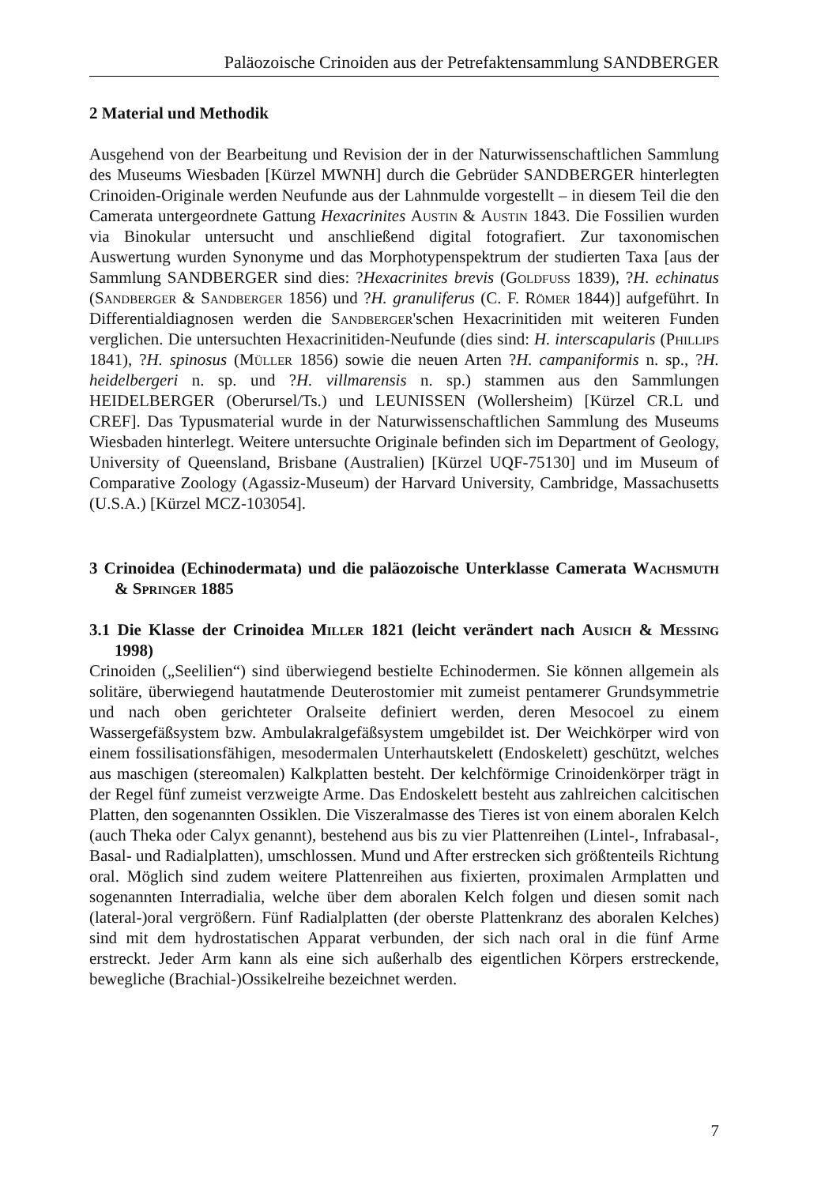Paläozoische Crinoiden aus der Petrefaktensammlung SANDBERGER
2 Material und Methodik
Ausgehend von der Bearbeitung und Revision der in der Naturwissenschaftlichen Sammlung des Museums Wiesbaden [Kürzel MWNH] durch die Gebrüder SANDBERGER hinterlegten Crinoiden-Originale werden Neufunde aus der Lahnmulde vorgestellt – in diesem Teil die den Camerata untergeordnete Gattung Hexacrinites Austin & Austin 1843. Die Fossilien wurden via Binokular untersucht und anschließend digital fotografiert. Zur taxonomischen Auswertung wurden Synonyme und das Morphotypenspektrum der studierten Taxa [aus der Sammlung SANDBERGER sind dies: ?Hexacrinites brevis (Goldfuss 1839), ?H. echinatus (Sandberger & Sandberger 1856) und ?H. granuliferus (C. F. Römer 1844)] aufgeführt. In Differentialdiagnosen werden die Sandberger'schen Hexacrinitiden mit weiteren Funden verglichen. Die untersuchten Hexacrinitiden-Neufunde (dies sind: H. interscapularis (Phillips 1841), ?H. spinosus (Müller 1856) sowie die neuen Arten ?H. campaniformis n. sp., ?H. heidelbergeri n. sp. und ?H. villmarensis n. sp.) stammen aus den Sammlungen HEIDELBERGER (Oberursel/Ts.) und LEUNISSEN (Wollersheim) [Kürzel CR.L und CREF]. Das Typusmaterial wurde in der Naturwissenschaftlichen Sammlung des Museums Wiesbaden hinterlegt. Weitere untersuchte Originale befinden sich im Department of Geology, University of Queensland, Brisbane (Australien) [Kürzel UQF-75130] und im Museum of Comparative Zoology (Agassiz-Museum) der Harvard University, Cambridge, Massachusetts (U.S.A.) [Kürzel MCZ-103054].
3 Crinoidea (Echinodermata) und die paläozoische Unterklasse Camerata Wachsmuth & Springer 1885
3.1 Die Klasse der Crinoidea Miller 1821 (leicht verändert nach Ausich & Messing 1998)
Crinoiden („Seelilien“) sind überwiegend bestielte Echinodermen. Sie können allgemein als solitäre, überwiegend hautatmende Deuterostomier mit zumeist pentamerer Grundsymmetrie und nach oben gerichteter Oralseite definiert werden, deren Mesocoel zu einem Wassergefäßsystem bzw. Ambulakralgefäßsystem umgebildet ist. Der Weichkörper wird von einem fossilisationsfähigen, mesodermalen Unterhautskelett (Endoskelett) geschützt, welches aus maschigen (stereomalen) Kalkplatten besteht. Der kelchförmige Crinoidenkörper trägt in der Regel fünf zumeist verzweigte Arme. Das Endoskelett besteht aus zahlreichen calcitischen Platten, den sogenannten Ossiklen. Die Viszeralmasse des Tieres ist von einem aboralen Kelch (auch Theka oder Calyx genannt), bestehend aus bis zu vier Plattenreihen (Lintel-, Infrabasal-, Basal- und Radialplatten), umschlossen. Mund und After erstrecken sich größtenteils Richtung oral. Möglich sind zudem weitere Plattenreihen aus fixierten, proximalen Armplatten und sogenannten Interradialia, welche über dem aboralen Kelch folgen und diesen somit nach (lateral-)oral vergrößern. Fünf Radialplatten (der oberste Plattenkranz des aboralen Kelches) sind mit dem hydrostatischen Apparat verbunden, der sich nach oral in die fünf Arme erstreckt. Jeder Arm kann als eine sich außerhalb des eigentlichen Körpers erstreckende, bewegliche (Brachial-)Ossikelreihe bezeichnet werden.
7